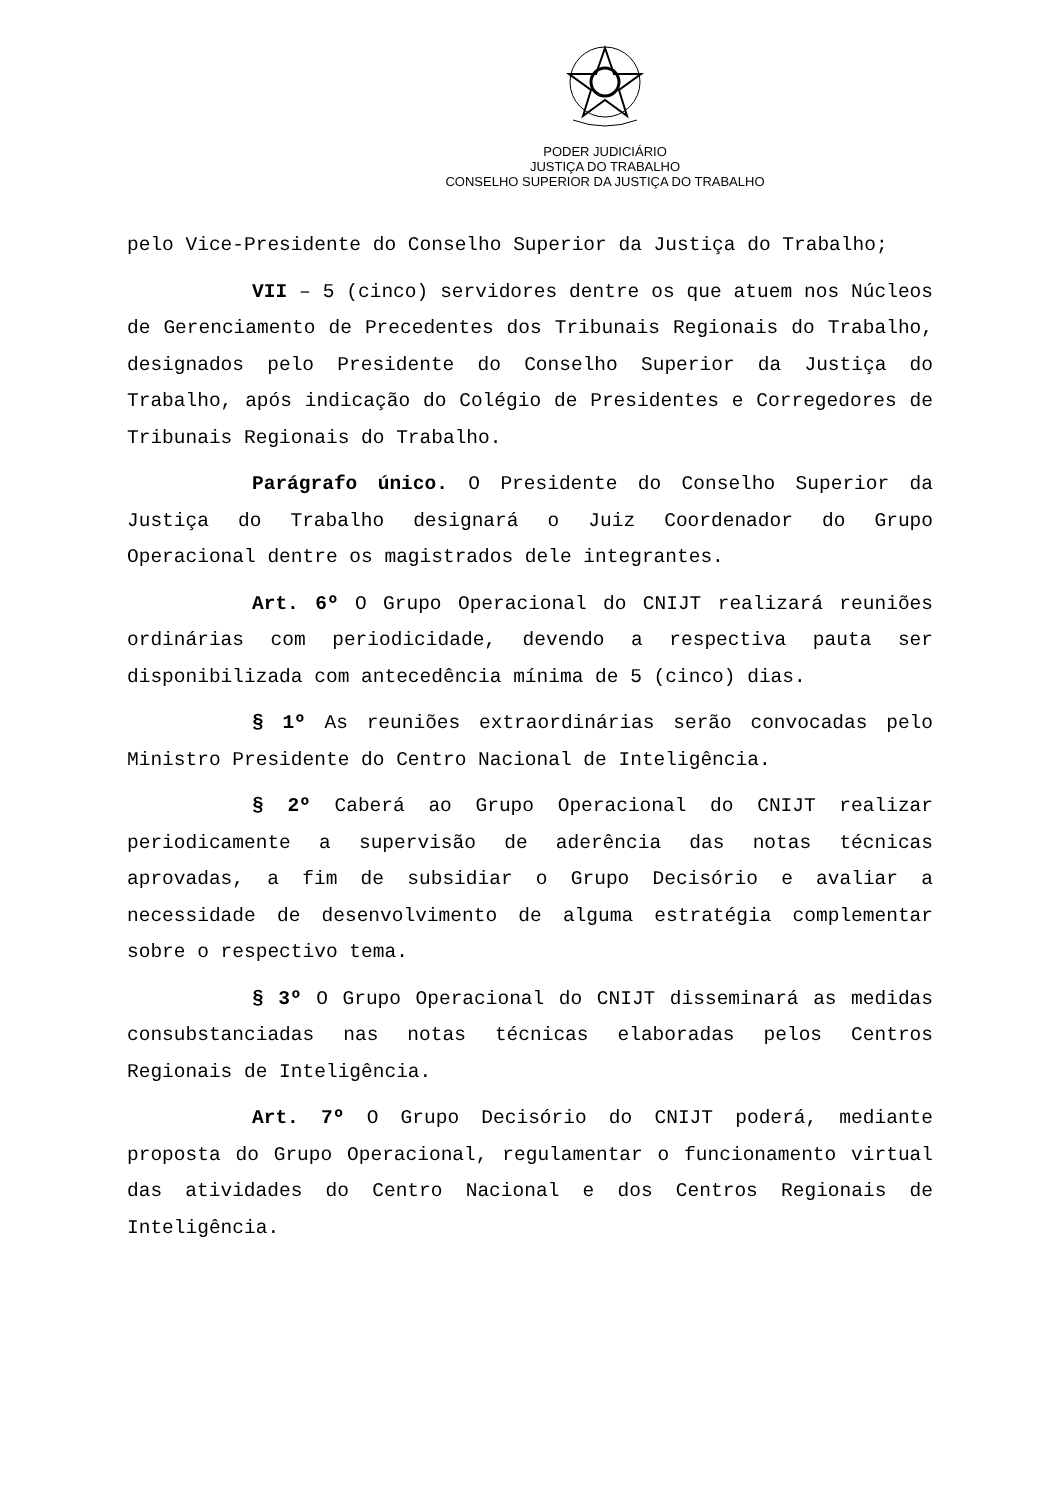PODER JUDICIÁRIO
JUSTIÇA DO TRABALHO
CONSELHO SUPERIOR DA JUSTIÇA DO TRABALHO
pelo Vice-Presidente do Conselho Superior da Justiça do Trabalho;
VII – 5 (cinco) servidores dentre os que atuem nos Núcleos de Gerenciamento de Precedentes dos Tribunais Regionais do Trabalho, designados pelo Presidente do Conselho Superior da Justiça do Trabalho, após indicação do Colégio de Presidentes e Corregedores de Tribunais Regionais do Trabalho.
Parágrafo único. O Presidente do Conselho Superior da Justiça do Trabalho designará o Juiz Coordenador do Grupo Operacional dentre os magistrados dele integrantes.
Art. 6º O Grupo Operacional do CNIJT realizará reuniões ordinárias com periodicidade, devendo a respectiva pauta ser disponibilizada com antecedência mínima de 5 (cinco) dias.
§ 1º As reuniões extraordinárias serão convocadas pelo Ministro Presidente do Centro Nacional de Inteligência.
§ 2º Caberá ao Grupo Operacional do CNIJT realizar periodicamente a supervisão de aderência das notas técnicas aprovadas, a fim de subsidiar o Grupo Decisório e avaliar a necessidade de desenvolvimento de alguma estratégia complementar sobre o respectivo tema.
§ 3º O Grupo Operacional do CNIJT disseminará as medidas consubstanciadas nas notas técnicas elaboradas pelos Centros Regionais de Inteligência.
Art. 7º O Grupo Decisório do CNIJT poderá, mediante proposta do Grupo Operacional, regulamentar o funcionamento virtual das atividades do Centro Nacional e dos Centros Regionais de Inteligência.